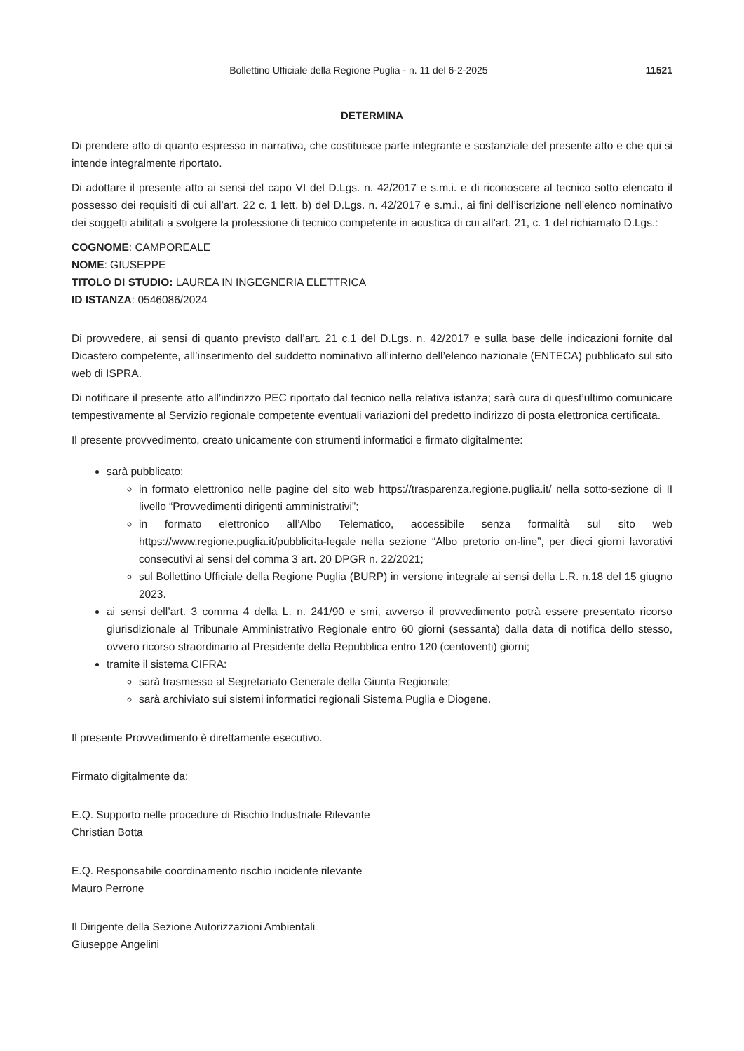Bollettino Ufficiale della Regione Puglia - n. 11 del 6-2-2025 11521
DETERMINA
Di prendere atto di quanto espresso in narrativa, che costituisce parte integrante e sostanziale del presente atto e che qui si intende integralmente riportato.
Di adottare il presente atto ai sensi del capo VI del D.Lgs. n. 42/2017 e s.m.i. e di riconoscere al tecnico sotto elencato il possesso dei requisiti di cui all’art. 22 c. 1 lett. b) del D.Lgs. n. 42/2017 e s.m.i., ai fini dell’iscrizione nell’elenco nominativo dei soggetti abilitati a svolgere la professione di tecnico competente in acustica di cui all’art. 21, c. 1 del richiamato D.Lgs.:
COGNOME: CAMPOREALE
NOME: GIUSEPPE
TITOLO DI STUDIO: LAUREA IN INGEGNERIA ELETTRICA
ID ISTANZA: 0546086/2024
Di provvedere, ai sensi di quanto previsto dall’art. 21 c.1 del D.Lgs. n. 42/2017 e sulla base delle indicazioni fornite dal Dicastero competente, all’inserimento del suddetto nominativo all’interno dell’elenco nazionale (ENTECA) pubblicato sul sito web di ISPRA.
Di notificare il presente atto all’indirizzo PEC riportato dal tecnico nella relativa istanza; sarà cura di quest’ultimo comunicare tempestivamente al Servizio regionale competente eventuali variazioni del predetto indirizzo di posta elettronica certificata.
Il presente provvedimento, creato unicamente con strumenti informatici e firmato digitalmente:
sarà pubblicato:
in formato elettronico nelle pagine del sito web https://trasparenza.regione.puglia.it/ nella sotto-sezione di II livello “Provvedimenti dirigenti amministrativi”;
in formato elettronico all’Albo Telematico, accessibile senza formalità sul sito web https://www.regione.puglia.it/pubblicita-legale nella sezione “Albo pretorio on-line”, per dieci giorni lavorativi consecutivi ai sensi del comma 3 art. 20 DPGR n. 22/2021;
sul Bollettino Ufficiale della Regione Puglia (BURP) in versione integrale ai sensi della L.R. n.18 del 15 giugno 2023.
ai sensi dell’art. 3 comma 4 della L. n. 241/90 e smi, avverso il provvedimento potrà essere presentato ricorso giurisdizionale al Tribunale Amministrativo Regionale entro 60 giorni (sessanta) dalla data di notifica dello stesso, ovvero ricorso straordinario al Presidente della Repubblica entro 120 (centoventi) giorni;
tramite il sistema CIFRA:
sarà trasmesso al Segretariato Generale della Giunta Regionale;
sarà archiviato sui sistemi informatici regionali Sistema Puglia e Diogene.
Il presente Provvedimento è direttamente esecutivo.
Firmato digitalmente da:
E.Q. Supporto nelle procedure di Rischio Industriale Rilevante
Christian Botta
E.Q. Responsabile coordinamento rischio incidente rilevante
Mauro Perrone
Il Dirigente della Sezione Autorizzazioni Ambientali
Giuseppe Angelini